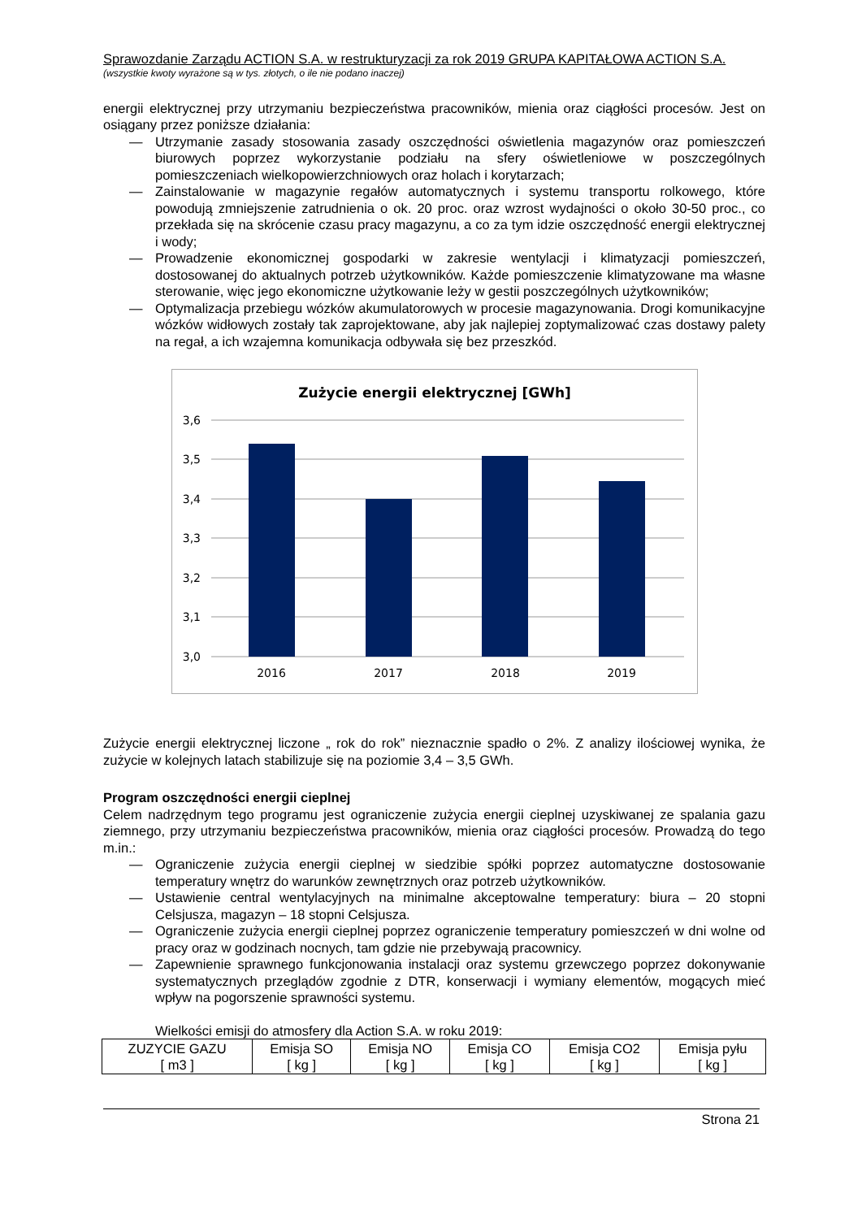Sprawozdanie Zarządu ACTION S.A. w restrukturyzacji za rok 2019 GRUPA KAPITAŁOWA ACTION S.A.
(wszystkie kwoty wyrażone są w tys. złotych, o ile nie podano inaczej)
energii elektrycznej przy utrzymaniu bezpieczeństwa pracowników, mienia oraz ciągłości procesów. Jest on osiągany przez poniższe działania:
— Utrzymanie zasady stosowania zasady oszczędności oświetlenia magazynów oraz pomieszczeń biurowych poprzez wykorzystanie podziału na sfery oświetleniowe w poszczególnych pomieszczeniach wielkopowierzchniowych oraz holach i korytarzach;
— Zainstalowanie w magazynie regałów automatycznych i systemu transportu rolkowego, które powodują zmniejszenie zatrudnienia o ok. 20 proc. oraz wzrost wydajności o około 30-50 proc., co przekłada się na skrócenie czasu pracy magazynu, a co za tym idzie oszczędność energii elektrycznej i wody;
— Prowadzenie ekonomicznej gospodarki w zakresie wentylacji i klimatyzacji pomieszczeń, dostosowanej do aktualnych potrzeb użytkowników. Każde pomieszczenie klimatyzowane ma własne sterowanie, więc jego ekonomiczne użytkowanie leży w gestii poszczególnych użytkowników;
— Optymalizacja przebiegu wózków akumulatorowych w procesie magazynowania. Drogi komunikacyjne wózków widłowych zostały tak zaprojektowane, aby jak najlepiej zoptymalizować czas dostawy palety na regał, a ich wzajemna komunikacja odbywała się bez przeszkód.
Zużycie energii elektrycznej [GWh]
3,6
3,5
3,4
3,3
3,2
3,1
3,0
2016
2017
2018
2019
Zużycie energii elektrycznej liczone „ rok do rok” nieznacznie spadło o 2%. Z analizy ilościowej wynika, że zużycie w kolejnych latach stabilizuje się na poziomie 3,4 – 3,5 GWh.
Program oszczędności energii cieplnej
Celem nadrzędnym tego programu jest ograniczenie zużycia energii cieplnej uzyskiwanej ze spalania gazu ziemnego, przy utrzymaniu bezpieczeństwa pracowników, mienia oraz ciągłości procesów. Prowadzą do tego m.in.:
— Ograniczenie zużycia energii cieplnej w siedzibie spółki poprzez automatyczne dostosowanie temperatury wnętrz do warunków zewnętrznych oraz potrzeb użytkowników.
— Ustawienie central wentylacyjnych na minimalne akceptowalne temperatury: biura – 20 stopni Celsjusza, magazyn – 18 stopni Celsjusza.
— Ograniczenie zużycia energii cieplnej poprzez ograniczenie temperatury pomieszczeń w dni wolne od pracy oraz w godzinach nocnych, tam gdzie nie przebywają pracownicy.
— Zapewnienie sprawnego funkcjonowania instalacji oraz systemu grzewczego poprzez dokonywanie systematycznych przeglądów zgodnie z DTR, konserwacji i wymiany elementów, mogących mieć wpływ na pogorszenie sprawności systemu.
Wielkości emisji do atmosfery dla Action S.A. w roku 2019:
| ZUZYCIE GAZU [ m3 ] | Emisja SO [ kg ] | Emisja NO [ kg ] | Emisja CO [ kg ] | Emisja CO2 [ kg ] | Emisja pyłu [ kg ] |
Strona 21